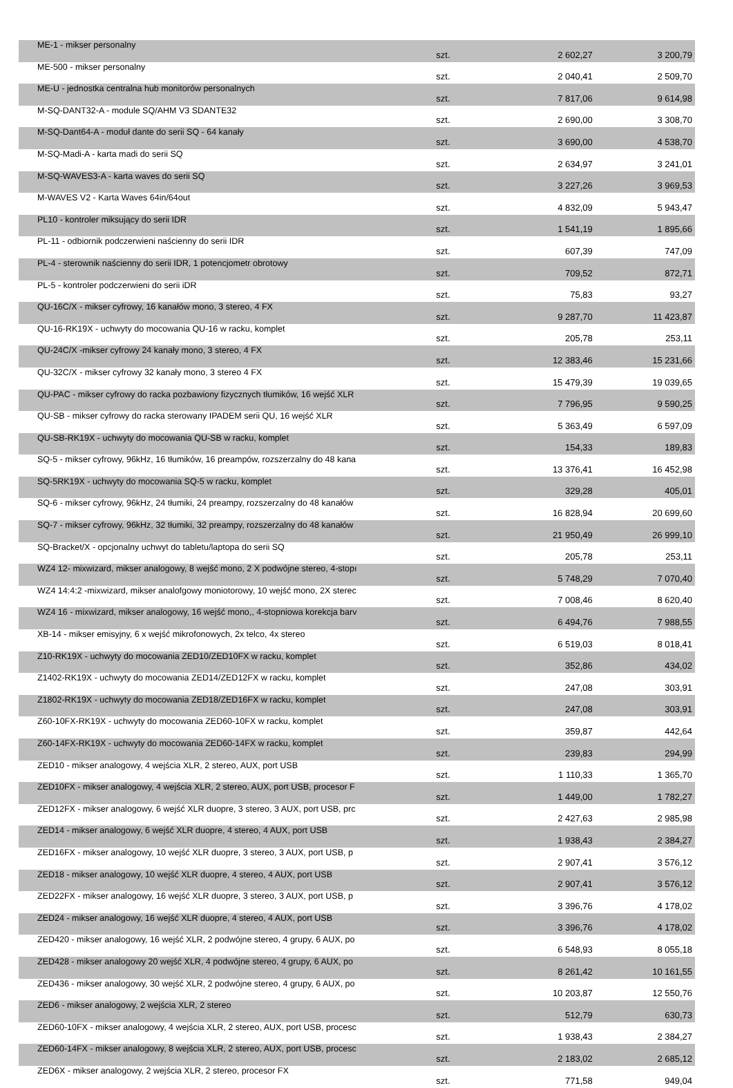| ME-1 - mikser personalny | szt. | 2 602,27 | 3 200,79 |
| ME-500 - mikser personalny | szt. | 2 040,41 | 2 509,70 |
| ME-U - jednostka centralna hub monitorów personalnych | szt. | 7 817,06 | 9 614,98 |
| M-SQ-DANT32-A - module SQ/AHM V3 SDANTE32 | szt. | 2 690,00 | 3 308,70 |
| M-SQ-Dant64-A - moduł dante do serii SQ - 64 kanały | szt. | 3 690,00 | 4 538,70 |
| M-SQ-Madi-A - karta madi do serii SQ | szt. | 2 634,97 | 3 241,01 |
| M-SQ-WAVES3-A - karta waves do serii SQ | szt. | 3 227,26 | 3 969,53 |
| M-WAVES V2 - Karta Waves 64in/64out | szt. | 4 832,09 | 5 943,47 |
| PL10 - kontroler miksujący do serii IDR | szt. | 1 541,19 | 1 895,66 |
| PL-11 - odbiornik podczerwieni naścienny do serii IDR | szt. | 607,39 | 747,09 |
| PL-4 - sterownik naścienny do serii IDR, 1 potencjometr obrotowy | szt. | 709,52 | 872,71 |
| PL-5 - kontroler podczerwieni do serii iDR | szt. | 75,83 | 93,27 |
| QU-16C/X - mikser cyfrowy, 16 kanałów mono, 3 stereo, 4 FX | szt. | 9 287,70 | 11 423,87 |
| QU-16-RK19X - uchwyty do mocowania QU-16 w racku, komplet | szt. | 205,78 | 253,11 |
| QU-24C/X -mikser cyfrowy 24 kanały mono, 3 stereo, 4 FX | szt. | 12 383,46 | 15 231,66 |
| QU-32C/X - mikser cyfrowy 32 kanały mono, 3 stereo 4 FX | szt. | 15 479,39 | 19 039,65 |
| QU-PAC - mikser cyfrowy do racka pozbawiony fizycznych tłumików, 16 wejść XLR | szt. | 7 796,95 | 9 590,25 |
| QU-SB - mikser cyfrowy do racka sterowany IPADEM serii QU, 16 wejść XLR | szt. | 5 363,49 | 6 597,09 |
| QU-SB-RK19X - uchwyty do mocowania QU-SB w racku, komplet | szt. | 154,33 | 189,83 |
| SQ-5 - mikser cyfrowy, 96kHz, 16 tłumików, 16 preampów, rozszerzalny do 48 kana | szt. | 13 376,41 | 16 452,98 |
| SQ-5RK19X - uchwyty do mocowania SQ-5 w racku, komplet | szt. | 329,28 | 405,01 |
| SQ-6 - mikser cyfrowy, 96kHz, 24 tłumiki, 24 preampy, rozszerzalny do 48 kanałów | szt. | 16 828,94 | 20 699,60 |
| SQ-7 - mikser cyfrowy, 96kHz, 32 tłumiki, 32 preampy, rozszerzalny do 48 kanałów | szt. | 21 950,49 | 26 999,10 |
| SQ-Bracket/X - opcjonalny uchwyt do tabletu/laptopa do serii SQ | szt. | 205,78 | 253,11 |
| WZ4 12- mixwizard, mikser analogowy, 8 wejść mono, 2 X podwójne stereo, 4-stopı | szt. | 5 748,29 | 7 070,40 |
| WZ4 14:4:2 -mixwizard, mikser analofgowy moniotorowy, 10 wejść mono, 2X sterec | szt. | 7 008,46 | 8 620,40 |
| WZ4 16 - mixwizard, mikser analogowy, 16 wejść mono,, 4-stopniowa korekcja barv | szt. | 6 494,76 | 7 988,55 |
| XB-14 - mikser emisyjny, 6 x wejść mikrofonowych, 2x telco, 4x stereo | szt. | 6 519,03 | 8 018,41 |
| Z10-RK19X - uchwyty do mocowania ZED10/ZED10FX w racku, komplet | szt. | 352,86 | 434,02 |
| Z1402-RK19X - uchwyty do mocowania ZED14/ZED12FX w racku, komplet | szt. | 247,08 | 303,91 |
| Z1802-RK19X - uchwyty do mocowania ZED18/ZED16FX w racku, komplet | szt. | 247,08 | 303,91 |
| Z60-10FX-RK19X - uchwyty do mocowania ZED60-10FX w racku, komplet | szt. | 359,87 | 442,64 |
| Z60-14FX-RK19X - uchwyty do mocowania ZED60-14FX w racku, komplet | szt. | 239,83 | 294,99 |
| ZED10 - mikser analogowy, 4 wejścia XLR, 2 stereo, AUX, port USB | szt. | 1 110,33 | 1 365,70 |
| ZED10FX - mikser analogowy, 4 wejścia XLR, 2 stereo, AUX, port USB, procesor F | szt. | 1 449,00 | 1 782,27 |
| ZED12FX - mikser analogowy, 6 wejść XLR duopre, 3 stereo, 3 AUX, port USB, prc | szt. | 2 427,63 | 2 985,98 |
| ZED14 - mikser analogowy, 6 wejść XLR duopre, 4 stereo, 4 AUX, port USB | szt. | 1 938,43 | 2 384,27 |
| ZED16FX - mikser analogowy, 10 wejść XLR duopre, 3 stereo, 3 AUX, port USB, p | szt. | 2 907,41 | 3 576,12 |
| ZED18 - mikser analogowy, 10 wejść XLR duopre, 4 stereo, 4 AUX, port USB | szt. | 2 907,41 | 3 576,12 |
| ZED22FX - mikser analogowy, 16 wejść XLR duopre, 3 stereo, 3 AUX, port USB, p | szt. | 3 396,76 | 4 178,02 |
| ZED24 - mikser analogowy, 16 wejść XLR duopre, 4 stereo, 4 AUX, port USB | szt. | 3 396,76 | 4 178,02 |
| ZED420 - mikser analogowy, 16 wejść XLR, 2 podwójne stereo, 4 grupy, 6 AUX, po | szt. | 6 548,93 | 8 055,18 |
| ZED428 - mikser analogowy 20 wejść XLR, 4 podwójne stereo, 4 grupy, 6 AUX, po | szt. | 8 261,42 | 10 161,55 |
| ZED436 - mikser analogowy, 30 wejść XLR, 2 podwójne stereo, 4 grupy, 6 AUX, po | szt. | 10 203,87 | 12 550,76 |
| ZED6 - mikser analogowy, 2 wejścia XLR, 2 stereo | szt. | 512,79 | 630,73 |
| ZED60-10FX - mikser analogowy, 4 wejścia XLR, 2 stereo, AUX, port USB, procesc | szt. | 1 938,43 | 2 384,27 |
| ZED60-14FX - mikser analogowy, 8 wejścia XLR, 2 stereo, AUX, port USB, procesc | szt. | 2 183,02 | 2 685,12 |
| ZED6X - mikser analogowy, 2 wejścia XLR, 2 stereo, procesor FX | szt. | 771,58 | 949,04 |